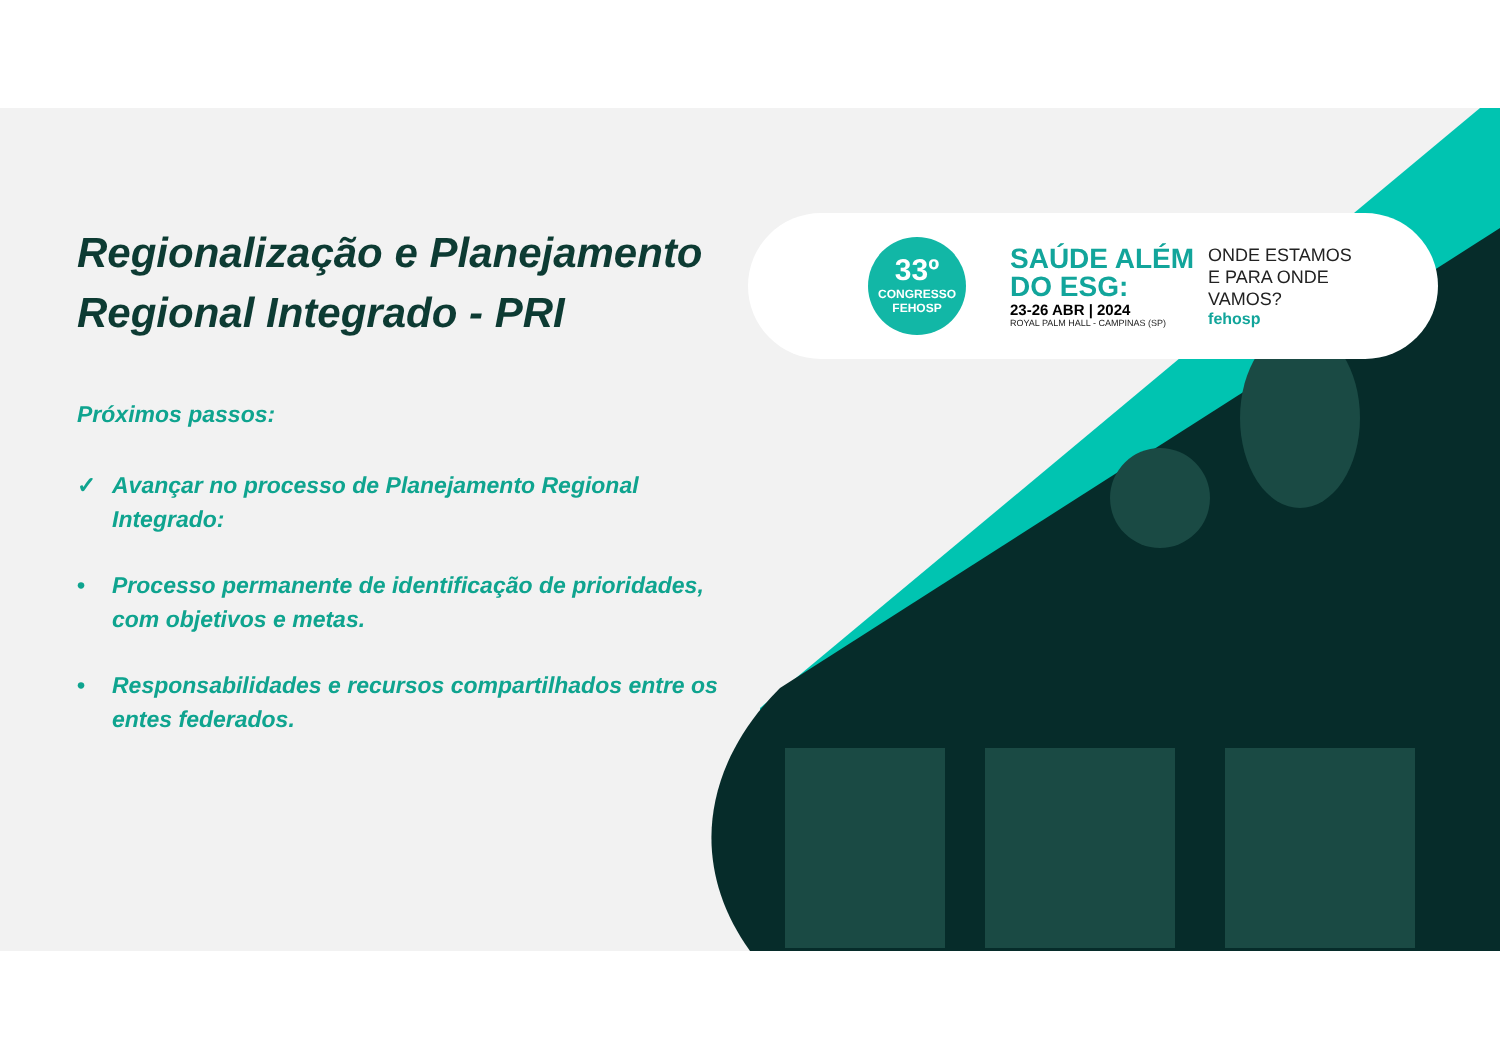33º
CONGRESSO
FEHOSP
SAÚDE ALÉM
DO ESG:
23-26 ABR | 2024
ROYAL PALM HALL - CAMPINAS (SP)
ONDE ESTAMOS
E PARA ONDE
VAMOS?
fehosp
Regionalização e Planejamento Regional Integrado - PRI
Próximos passos:
✓ Avançar no processo de Planejamento Regional Integrado:
• Processo permanente de identificação de prioridades, com objetivos e metas.
• Responsabilidades e recursos compartilhados entre os entes federados.